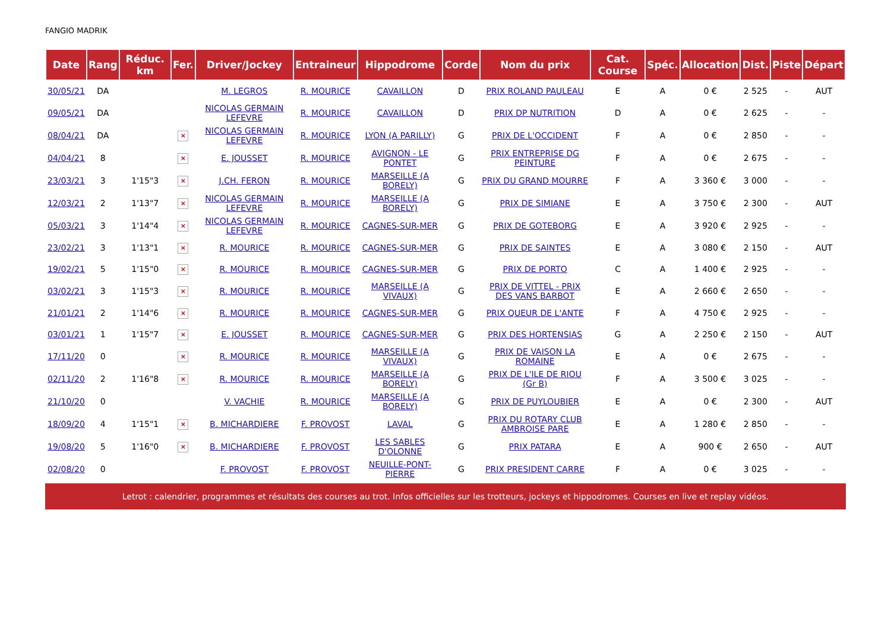FANGIO MADRIK
| Date | Rang | Réduc. km | Fer. | Driver/Jockey | Entraineur | Hippodrome | Corde | Nom du prix | Cat. Course | Spéc. | Allocation | Dist. | Piste | Départ |
| --- | --- | --- | --- | --- | --- | --- | --- | --- | --- | --- | --- | --- | --- | --- |
| 30/05/21 | DA | | | M. LEGROS | R. MOURICE | CAVAILLON | D | PRIX ROLAND PAULEAU | E | A | 0 € | 2 525 | - | AUT |
| 09/05/21 | DA | | | NICOLAS GERMAIN LEFEVRE | R. MOURICE | CAVAILLON | D | PRIX DP NUTRITION | D | A | 0 € | 2 625 | - | - |
| 08/04/21 | DA | | × | NICOLAS GERMAIN LEFEVRE | R. MOURICE | LYON (A PARILLY) | G | PRIX DE L'OCCIDENT | F | A | 0 € | 2 850 | - | - |
| 04/04/21 | 8 | | × | E. JOUSSET | R. MOURICE | AVIGNON - LE PONTET | G | PRIX ENTREPRISE DG PEINTURE | F | A | 0 € | 2 675 | - | - |
| 23/03/21 | 3 | 1'15"3 | × | J.CH. FERON | R. MOURICE | MARSEILLE (A BORELY) | G | PRIX DU GRAND MOURRE | F | A | 3 360 € | 3 000 | - | - |
| 12/03/21 | 2 | 1'13"7 | × | NICOLAS GERMAIN LEFEVRE | R. MOURICE | MARSEILLE (A BORELY) | G | PRIX DE SIMIANE | E | A | 3 750 € | 2 300 | - | AUT |
| 05/03/21 | 3 | 1'14"4 | × | NICOLAS GERMAIN LEFEVRE | R. MOURICE | CAGNES-SUR-MER | G | PRIX DE GOTEBORG | E | A | 3 920 € | 2 925 | - | - |
| 23/02/21 | 3 | 1'13"1 | × | R. MOURICE | R. MOURICE | CAGNES-SUR-MER | G | PRIX DE SAINTES | E | A | 3 080 € | 2 150 | - | AUT |
| 19/02/21 | 5 | 1'15"0 | × | R. MOURICE | R. MOURICE | CAGNES-SUR-MER | G | PRIX DE PORTO | C | A | 1 400 € | 2 925 | - | - |
| 03/02/21 | 3 | 1'15"3 | × | R. MOURICE | R. MOURICE | MARSEILLE (A VIVAUX) | G | PRIX DE VITTEL - PRIX DES VANS BARBOT | E | A | 2 660 € | 2 650 | - | - |
| 21/01/21 | 2 | 1'14"6 | × | R. MOURICE | R. MOURICE | CAGNES-SUR-MER | G | PRIX QUEUR DE L'ANTE | F | A | 4 750 € | 2 925 | - | - |
| 03/01/21 | 1 | 1'15"7 | × | E. JOUSSET | R. MOURICE | CAGNES-SUR-MER | G | PRIX DES HORTENSIAS | G | A | 2 250 € | 2 150 | - | AUT |
| 17/11/20 | 0 | | × | R. MOURICE | R. MOURICE | MARSEILLE (A VIVAUX) | G | PRIX DE VAISON LA ROMAINE | E | A | 0 € | 2 675 | - | - |
| 02/11/20 | 2 | 1'16"8 | × | R. MOURICE | R. MOURICE | MARSEILLE (A BORELY) | G | PRIX DE L'ILE DE RIOU (Gr B) | F | A | 3 500 € | 3 025 | - | - |
| 21/10/20 | 0 | | | V. VACHIE | R. MOURICE | MARSEILLE (A BORELY) | G | PRIX DE PUYLOUBIER | E | A | 0 € | 2 300 | - | AUT |
| 18/09/20 | 4 | 1'15"1 | × | B. MICHARDIERE | F. PROVOST | LAVAL | G | PRIX DU ROTARY CLUB AMBROISE PARE | E | A | 1 280 € | 2 850 | - | - |
| 19/08/20 | 5 | 1'16"0 | × | B. MICHARDIERE | F. PROVOST | LES SABLES D'OLONNE | G | PRIX PATARA | E | A | 900 € | 2 650 | - | AUT |
| 02/08/20 | 0 | | | F. PROVOST | F. PROVOST | NEUILLE-PONT-PIERRE | G | PRIX PRESIDENT CARRE | F | A | 0 € | 3 025 | - | - |
Letrot : calendrier, programmes et résultats des courses au trot. Infos officielles sur les trotteurs, jockeys et hippodromes. Courses en live et replay vidéos.